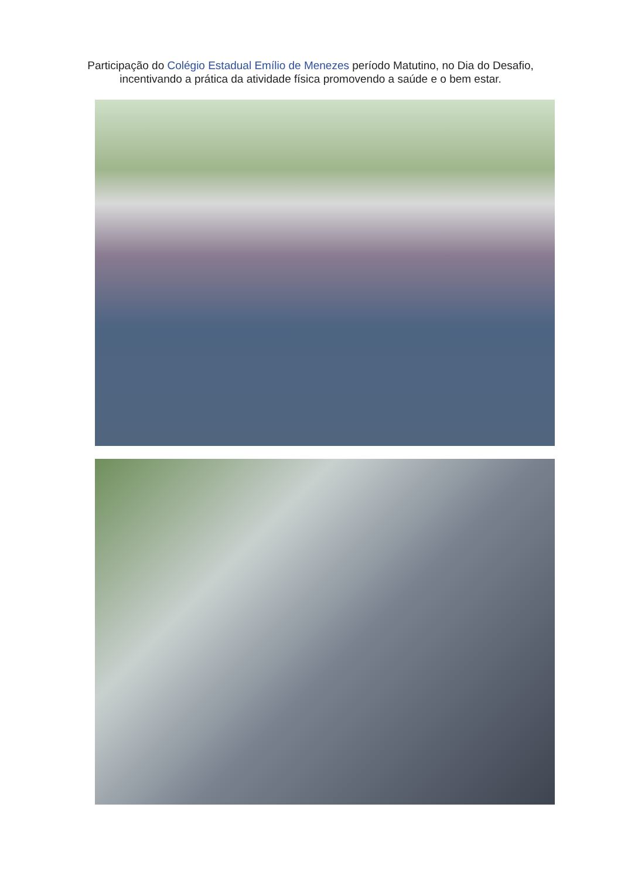Participação do Colégio Estadual Emílio de Menezes período Matutino, no Dia do Desafio,
incentivando a prática da atividade física promovendo a saúde e o bem estar.